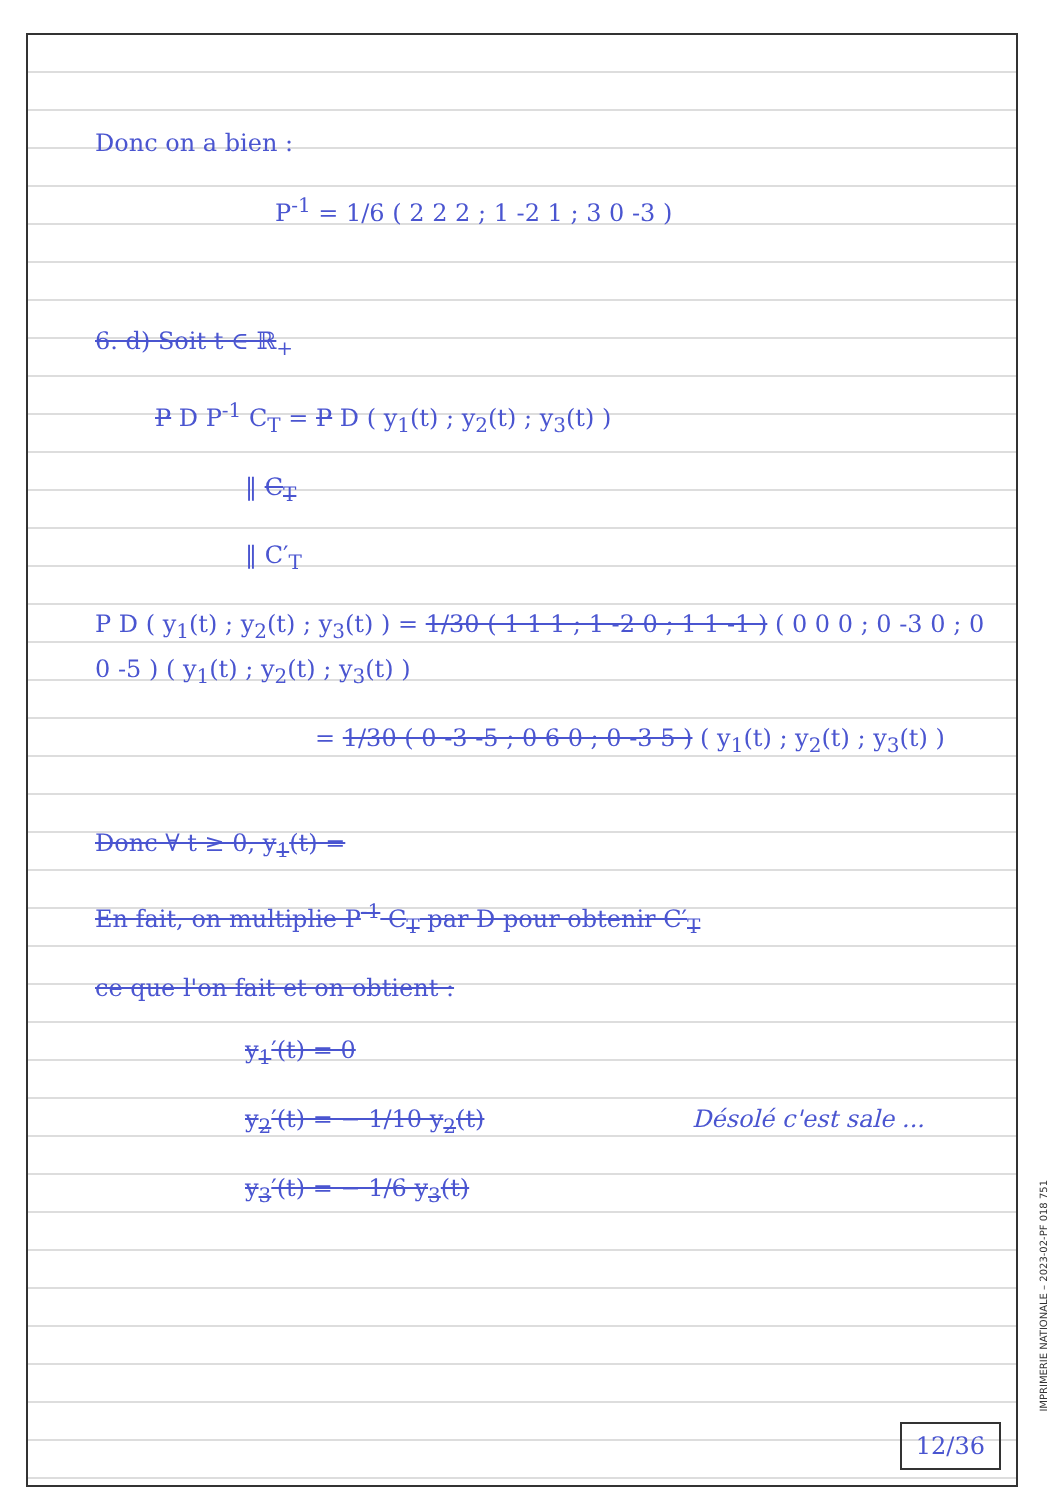Donc on a bien :
P<sup>-1</sup> = 1/6 ( 2 2 2 ; 1 -2 1 ; 3 0 -3 )
6. d) Soit t ∈ ℝ<sub>+</sub>
P D P<sup>-1</sup> C<sub>T</sub> = P D ( y<sub>1</sub>(t) ; y<sub>2</sub>(t) ; y<sub>3</sub>(t) )
‖ C<sub>T</sub>
‖ C′<sub>T</sub>
P D ( y<sub>1</sub>(t) ; y<sub>2</sub>(t) ; y<sub>3</sub>(t) ) = 1/30 ( 1 1 1 ; 1 -2 0 ; 1 1 -1 ) ( 0 0 0 ; 0 -3 0 ; 0 0 -5 ) ( y<sub>1</sub>(t) ; y<sub>2</sub>(t) ; y<sub>3</sub>(t) )
= 1/30 ( 0 -3 -5 ; 0 6 0 ; 0 -3 5 ) ( y<sub>1</sub>(t) ; y<sub>2</sub>(t) ; y<sub>3</sub>(t) )
Donc ∀ t ≥ 0, y<sub>1</sub>(t) =
En fait, on multiplie P<sup>-1</sup> C<sub>T</sub> par D pour obtenir C′<sub>T</sub>
ce que l'on fait et on obtient :
y<sub>1</sub>′(t) = 0
y<sub>2</sub>′(t) = − 1/10 y<sub>2</sub>(t) Désolé c'est sale ...
y<sub>3</sub>′(t) = − 1/6 y<sub>3</sub>(t)
12/36
IMPRIMERIE NATIONALE – 2023-02-PF 018 751